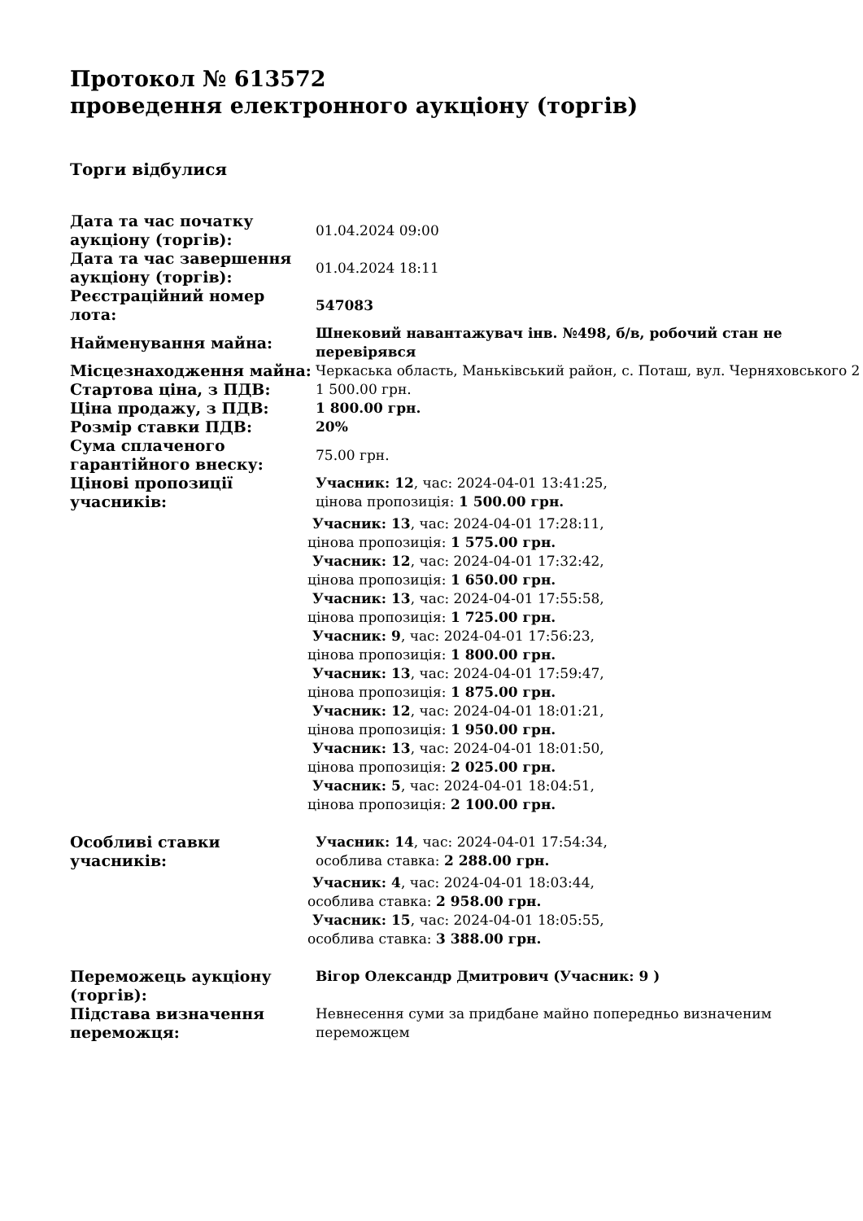Протокол № 613572
проведення електронного аукціону (торгів)
Торги відбулися
| Дата та час початку аукціону (торгів): | 01.04.2024 09:00 |
| Дата та час завершення аукціону (торгів): | 01.04.2024 18:11 |
| Реєстраційний номер лота: | 547083 |
| Найменування майна: | Шнековий навантажувач інв. №498, б/в, робочий стан не перевірявся |
| Місцезнаходження майна: | Черкаська область, Маньківський район, с. Поташ, вул. Черняховського 2 |
| Стартова ціна, з ПДВ: | 1 500.00 грн. |
| Ціна продажу, з ПДВ: | 1 800.00 грн. |
| Розмір ставки ПДВ: | 20% |
| Сума сплаченого гарантійного внеску: | 75.00 грн. |
| Цінові пропозиції учасників: | Учасник: 12 , час: 2024-04-01 13:41:25, цінова пропозиція: 1 500.00 грн. Учасник: 13 , час: 2024-04-01 17:28:11, цінова пропозиція: 1 575.00 грн. Учасник: 12 , час: 2024-04-01 17:32:42, цінова пропозиція: 1 650.00 грн. Учасник: 13 , час: 2024-04-01 17:55:58, цінова пропозиція: 1 725.00 грн. Учасник: 9 , час: 2024-04-01 17:56:23, цінова пропозиція: 1 800.00 грн. Учасник: 13 , час: 2024-04-01 17:59:47, цінова пропозиція: 1 875.00 грн. Учасник: 12 , час: 2024-04-01 18:01:21, цінова пропозиція: 1 950.00 грн. Учасник: 13 , час: 2024-04-01 18:01:50, цінова пропозиція: 2 025.00 грн. Учасник: 5 , час: 2024-04-01 18:04:51, цінова пропозиція: 2 100.00 грн. |
| Особливі ставки учасників: | Учасник: 14 , час: 2024-04-01 17:54:34, особлива ставка: 2 288.00 грн. Учасник: 4 , час: 2024-04-01 18:03:44, особлива ставка: 2 958.00 грн. Учасник: 15 , час: 2024-04-01 18:05:55, особлива ставка: 3 388.00 грн. |
| Переможець аукціону (торгів): | Вігор Олександр Дмитрович (Учасник: 9 ) |
| Підстава визначення переможця: | Невнесення суми за придбане майно попередньо визначеним переможцем |